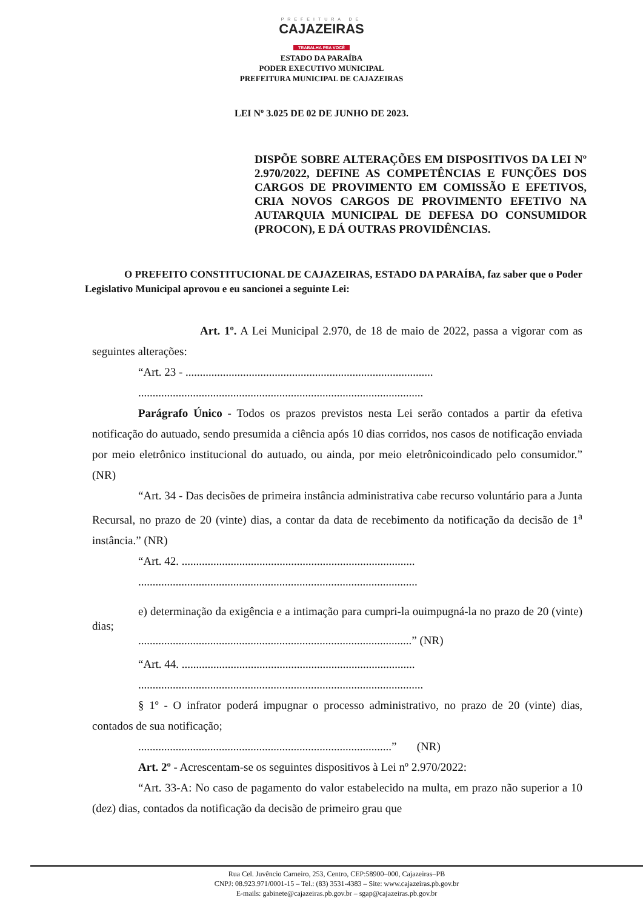PREFEITURA DE
CAJAZEIRAS
TRABALHA PRA VOCÊ
ESTADO DA PARAÍBA
PODER EXECUTIVO MUNICIPAL
PREFEITURA MUNICIPAL DE CAJAZEIRAS
LEI Nº 3.025 DE 02 DE JUNHO DE 2023.
DISPÕE SOBRE ALTERAÇÕES EM DISPOSITIVOS DA LEI Nº 2.970/2022, DEFINE AS COMPETÊNCIAS E FUNÇÕES DOS CARGOS DE PROVIMENTO EM COMISSÃO E EFETIVOS, CRIA NOVOS CARGOS DE PROVIMENTO EFETIVO NA AUTARQUIA MUNICIPAL DE DEFESA DO CONSUMIDOR (PROCON), E DÁ OUTRAS PROVIDÊNCIAS.
O PREFEITO CONSTITUCIONAL DE CAJAZEIRAS, ESTADO DA PARAÍBA, faz saber que o Poder Legislativo Municipal aprovou e eu sancionei a seguinte Lei:
Art. 1º. A Lei Municipal 2.970, de 18 de maio de 2022, passa a vigorar com as seguintes alterações:
“Art. 23 - ......................................................................................
...................................................................................................
Parágrafo Único - Todos os prazos previstos nesta Lei serão contados a partir da efetiva notificação do autuado, sendo presumida a ciência após 10 dias corridos, nos casos de notificação enviada por meio eletrônico institucional do autuado, ou ainda, por meio eletrônicoindicado pelo consumidor.” (NR)
“Art. 34 - Das decisões de primeira instância administrativa cabe recurso voluntário para a Junta Recursal, no prazo de 20 (vinte) dias, a contar da data de recebimento da notificação da decisão de 1<sup>a</sup> instância.” (NR)
“Art. 42. .................................................................................
.................................................................................................
e) determinação da exigência e a intimação para cumpri-la ouimpugná-la no prazo de 20 (vinte) dias;
...............................................................................................” (NR)
“Art. 44. .................................................................................
...................................................................................................
§ 1º - O infrator poderá impugnar o processo administrativo, no prazo de 20 (vinte) dias, contados de sua notificação;
........................................................................................” (NR)
Art. 2º - Acrescentam-se os seguintes dispositivos à Lei nº 2.970/2022:
“Art. 33-A: No caso de pagamento do valor estabelecido na multa, em prazo não superior a 10 (dez) dias, contados da notificação da decisão de primeiro grau que
Rua Cel. Juvêncio Carneiro, 253, Centro, CEP:58900–000, Cajazeiras–PB
CNPJ: 08.923.971/0001-15 – Tel.: (83) 3531-4383 – Site: www.cajazeiras.pb.gov.br
E-mails: gabinete@cajazeiras.pb.gov.br – sgap@cajazeiras.pb.gov.br